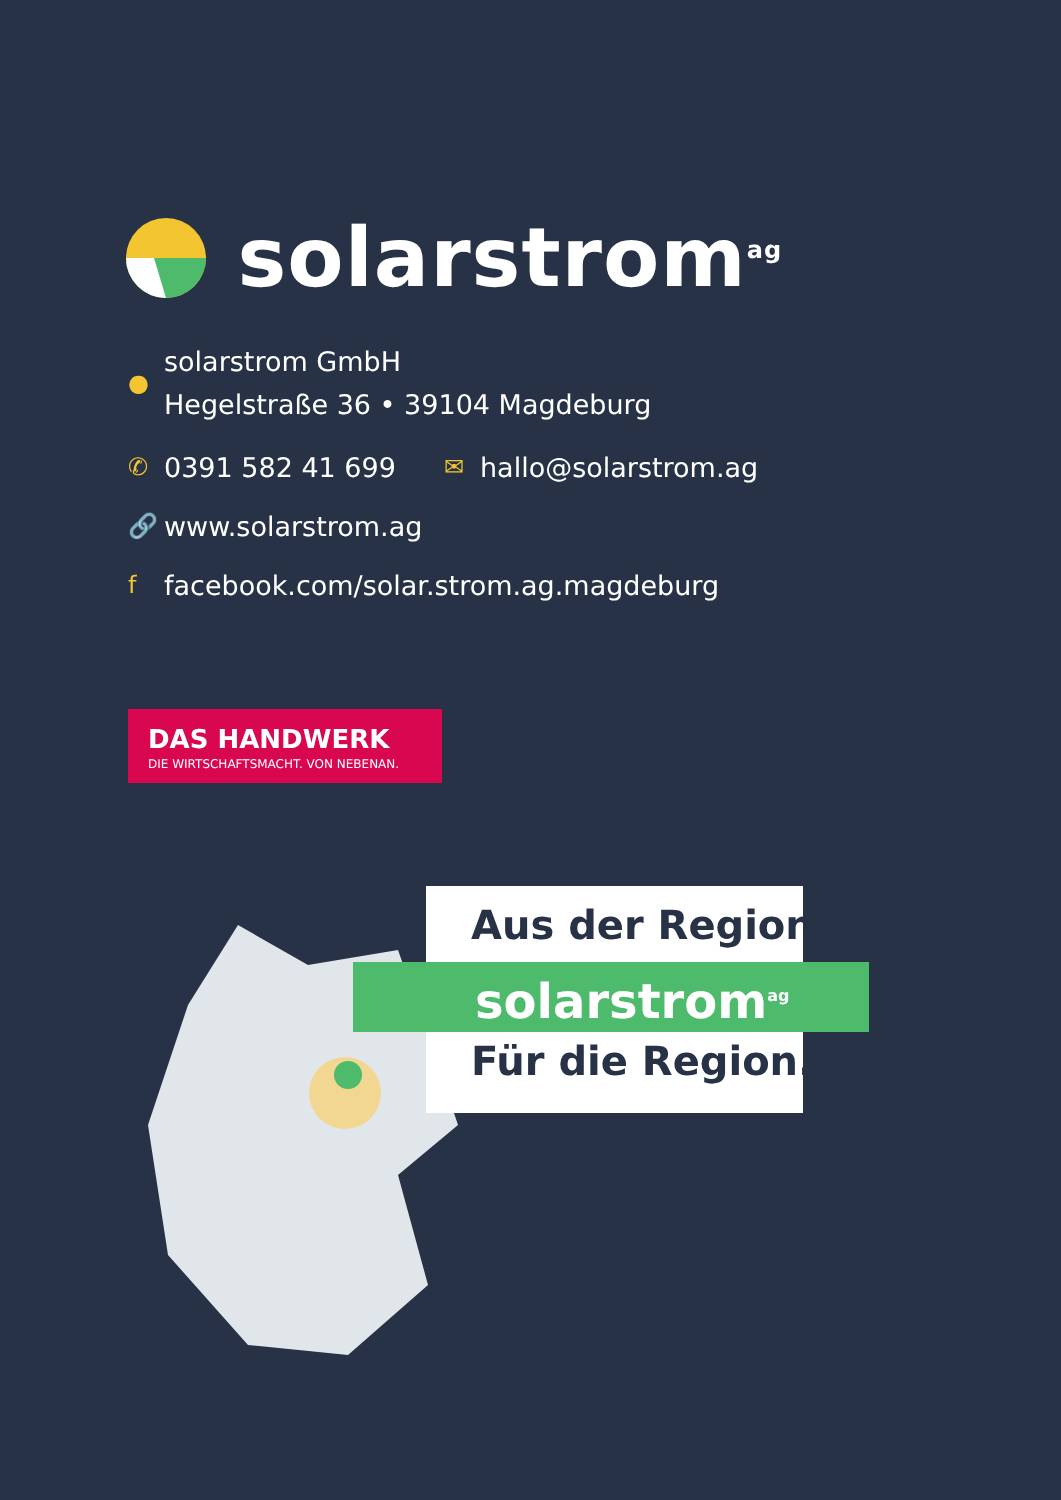solarstrom<sup>ag</sup>
● solarstrom GmbH
Hegelstraße 36 • 39104 Magdeburg
✆ 0391 582 41 699 ✉ hallo@solarstrom.ag
🔗 www.solarstrom.ag
ffacebook.com/solar.strom.ag.magdeburg
DAS HANDWERK
DIE WIRTSCHAFTSMACHT. VON NEBENAN.
Aus der Region.
solarstrom<sup>ag</sup>
Für die Region.